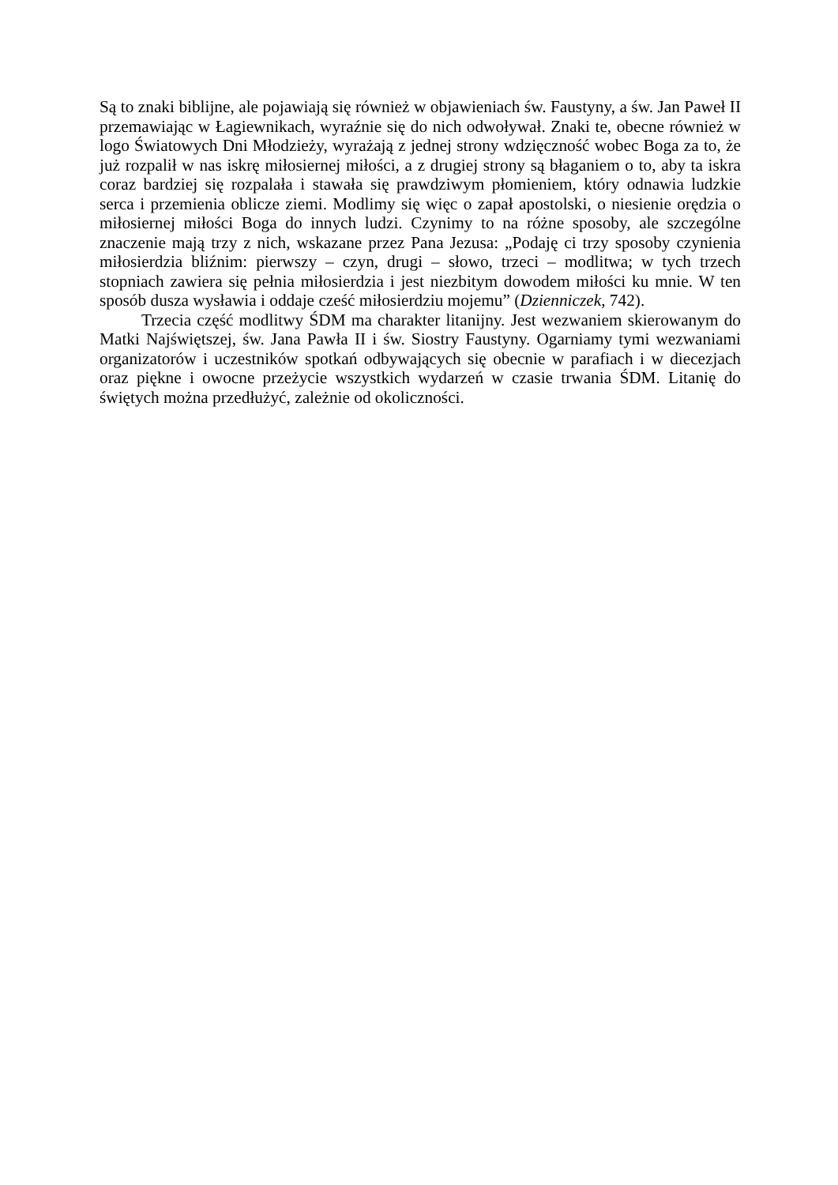Są to znaki biblijne, ale pojawiają się również w objawieniach św. Faustyny, a św. Jan Paweł II przemawiając w Łagiewnikach, wyraźnie się do nich odwoływał. Znaki te, obecne również w logo Światowych Dni Młodzieży, wyrażają z jednej strony wdzięczność wobec Boga za to, że już rozpalił w nas iskrę miłosiernej miłości, a z drugiej strony są błaganiem o to, aby ta iskra coraz bardziej się rozpalała i stawała się prawdziwym płomieniem, który odnawia ludzkie serca i przemienia oblicze ziemi. Modlimy się więc o zapał apostolski, o niesienie orędzia o miłosiernej miłości Boga do innych ludzi. Czynimy to na różne sposoby, ale szczególne znaczenie mają trzy z nich, wskazane przez Pana Jezusa: „Podaję ci trzy sposoby czynienia miłosierdzia bliźnim: pierwszy – czyn, drugi – słowo, trzeci – modlitwa; w tych trzech stopniach zawiera się pełnia miłosierdzia i jest niezbitym dowodem miłości ku mnie. W ten sposób dusza wysławia i oddaje cześć miłosierdziu mojemu” (Dzienniczek, 742).
Trzecia część modlitwy ŚDM ma charakter litanijny. Jest wezwaniem skierowanym do Matki Najświętszej, św. Jana Pawła II i św. Siostry Faustyny. Ogarniamy tymi wezwaniami organizatorów i uczestników spotkań odbywających się obecnie w parafiach i w diecezjach oraz piękne i owocne przeżycie wszystkich wydarzeń w czasie trwania ŚDM. Litanię do świętych można przedłużyć, zależnie od okoliczności.